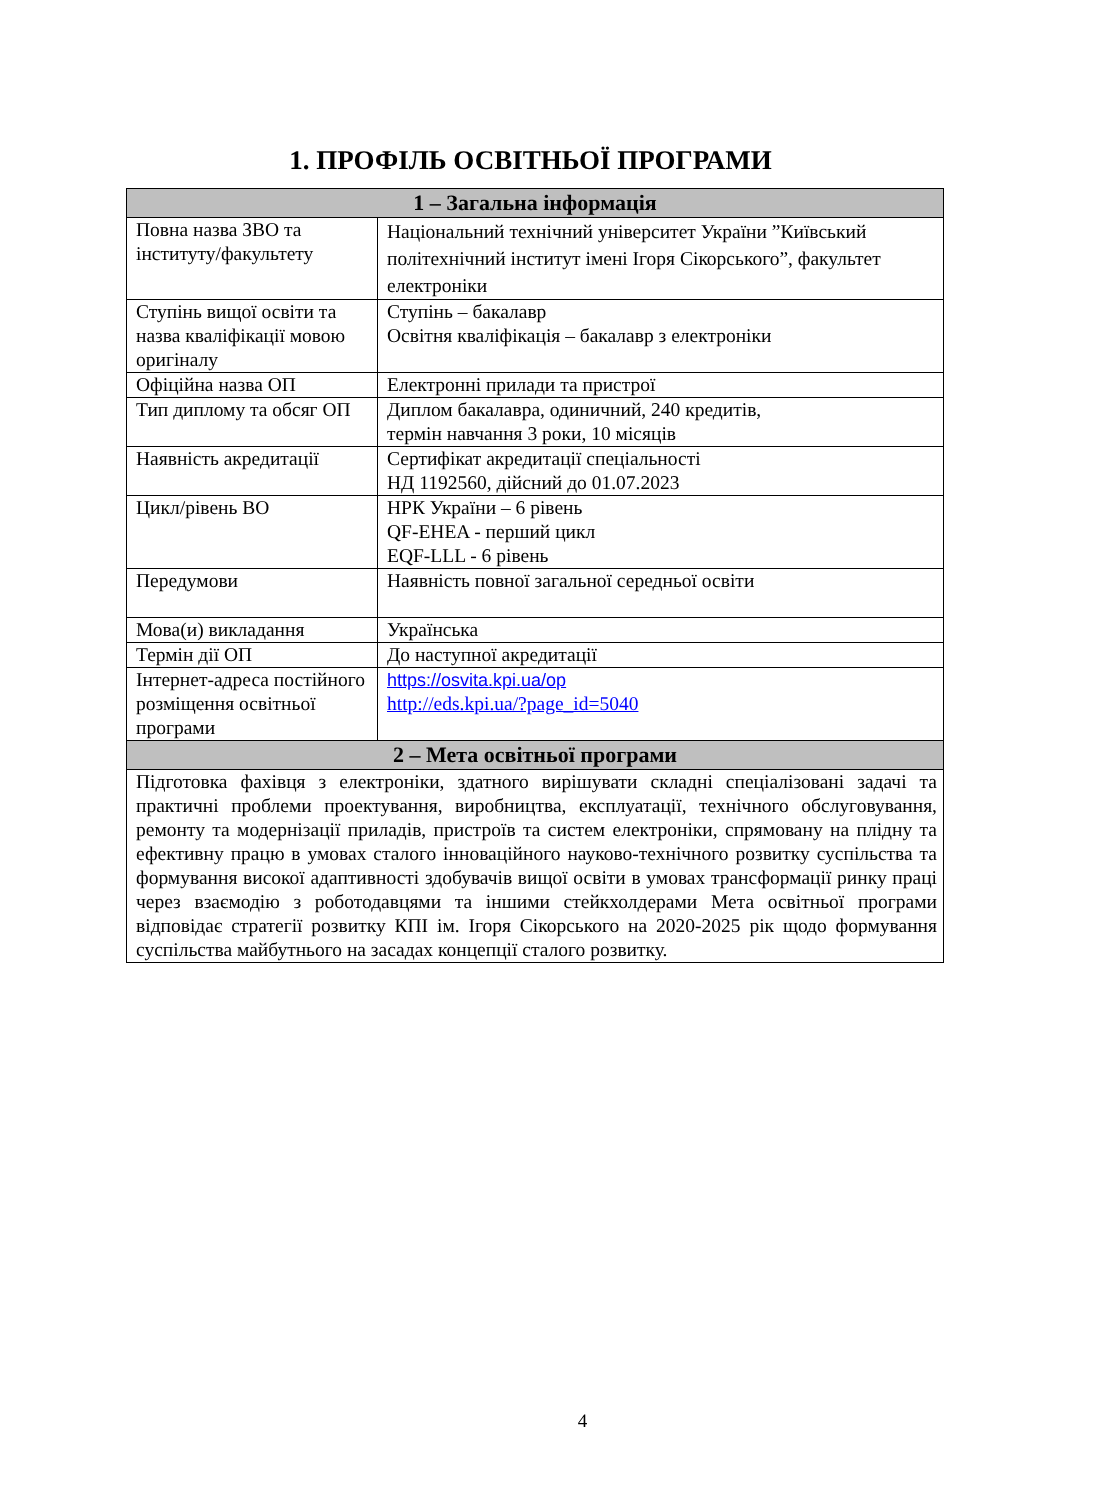1. ПРОФІЛЬ ОСВІТНЬОЇ ПРОГРАМИ
| 1 – Загальна інформація | |
| --- | --- |
| Повна назва ЗВО та інституту/факультету | Національний технічний університет України ”Київський політехнічний інститут імені Ігоря Сікорського”, факультет електроніки |
| Ступінь вищої освіти та назва кваліфікації мовою оригіналу | Ступінь – бакалавр Освітня кваліфікація – бакалавр з електроніки |
| Офіційна назва ОП | Електронні прилади та пристрої |
| Тип диплому та обсяг ОП | Диплом бакалавра, одиничний, 240 кредитів, термін навчання 3 роки, 10 місяців |
| Наявність акредитації | Сертифікат акредитації спеціальності НД 1192560, дійсний до 01.07.2023 |
| Цикл/рівень ВО | НРК України – 6 рівень QF-EHEA - перший цикл EQF-LLL - 6 рівень |
| Передумови | Наявність повної загальної середньої освіти |
| Мова(и) викладання | Українська |
| Термін дії ОП | До наступної акредитації |
| Інтернет-адреса постійного розміщення освітньої програми | https://osvita.kpi.ua/op http://eds.kpi.ua/?page_id=5040 |
| 2 – Мета освітньої програми | |
| Підготовка фахівця з електроніки, здатного вирішувати складні спеціалізовані задачі та практичні проблеми проектування, виробництва, експлуатації, технічного обслуговування, ремонту та модернізації приладів, пристроїв та систем електроніки, спрямовану на плідну та ефективну працю в умовах сталого інноваційного науково-технічного розвитку суспільства та формування високої адаптивності здобувачів вищої освіти в умовах трансформації ринку праці через взаємодію з роботодавцями та іншими стейкхолдерами Мета освітньої програми відповідає стратегії розвитку КПІ ім. Ігоря Сікорського на 2020-2025 рік щодо формування суспільства майбутнього на засадах концепції сталого розвитку. | |
4